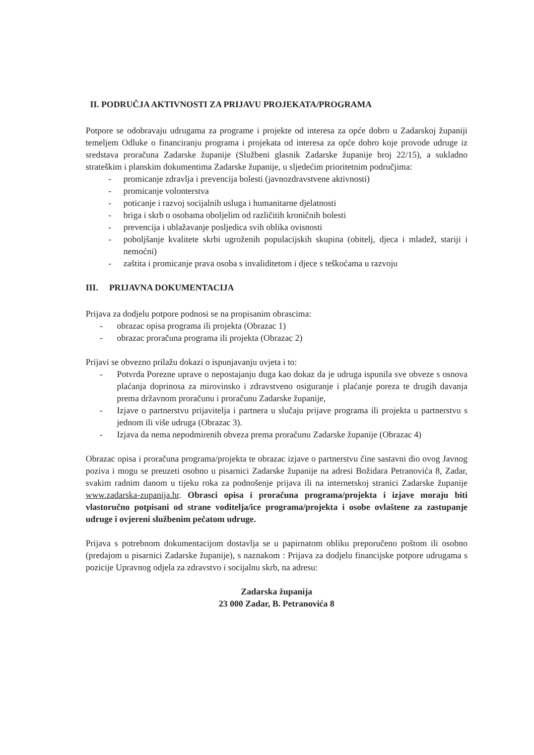II. PODRUČJA AKTIVNOSTI ZA PRIJAVU PROJEKATA/PROGRAMA
Potpore se odobravaju udrugama za programe i projekte od interesa za opće dobro u Zadarskoj županiji temeljem Odluke o financiranju programa i projekata od interesa za opće dobro koje provode udruge iz sredstava proračuna Zadarske županije (Službeni glasnik Zadarske županije broj 22/15), a sukladno strateškim i planskim dokumentima Zadarske županije, u sljedećim prioritetnim područjima:
- promicanje zdravlja i prevencija bolesti (javnozdravstvene aktivnosti)
- promicanje volonterstva
- poticanje i razvoj socijalnih usluga i humanitarne djelatnosti
- briga i skrb o osobama oboljelim od različitih kroničnih bolesti
- prevencija i ublažavanje posljedica svih oblika ovisnosti
- poboljšanje kvalitete skrbi ugroženih populacijskih skupina (obitelj, djeca i mladež, stariji i nemoćni)
- zaštita i promicanje prava osoba s invaliditetom i djece s teškoćama u razvoju
III. PRIJAVNA DOKUMENTACIJA
Prijava za dodjelu potpore podnosi se na propisanim obrascima:
- obrazac opisa programa ili projekta (Obrazac 1)
- obrazac proračuna programa ili projekta (Obrazac 2)
Prijavi se obvezno prilažu dokazi o ispunjavanju uvjeta i to:
- Potvrda Porezne uprave o nepostajanju duga kao dokaz da je udruga ispunila sve obveze s osnova plaćanja doprinosa za mirovinsko i zdravstveno osiguranje i plaćanje poreza te drugih davanja prema državnom proračunu i proračunu Zadarske županije,
- Izjave o partnerstvu prijavitelja i partnera u slučaju prijave programa ili projekta u partnerstvu s jednom ili više udruga (Obrazac 3).
- Izjava da nema nepodmirenih obveza prema proračunu Zadarske županije (Obrazac 4)
Obrazac opisa i proračuna programa/projekta te obrazac izjave o partnerstvu čine sastavni dio ovog Javnog poziva i mogu se preuzeti osobno u pisarnici Zadarske županije na adresi Božidara Petranovića 8, Zadar, svakim radnim danom u tijeku roka za podnošenje prijava ili na internetskoj stranici Zadarske županije www.zadarska-zupanija.hr. Obrasci opisa i proračuna programa/projekta i izjave moraju biti vlastoručno potpisani od strane voditelja/ice programa/projekta i osobe ovlaštene za zastupanje udruge i ovjereni službenim pečatom udruge.
Prijava s potrebnom dokumentacijom dostavlja se u papirnatom obliku preporučeno poštom ili osobno (predajom u pisarnici Zadarske županije), s naznakom : Prijava za dodjelu financijske potpore udrugama s pozicije Upravnog odjela za zdravstvo i socijalnu skrb, na adresu:
Zadarska županija
23 000 Zadar, B. Petranovića 8